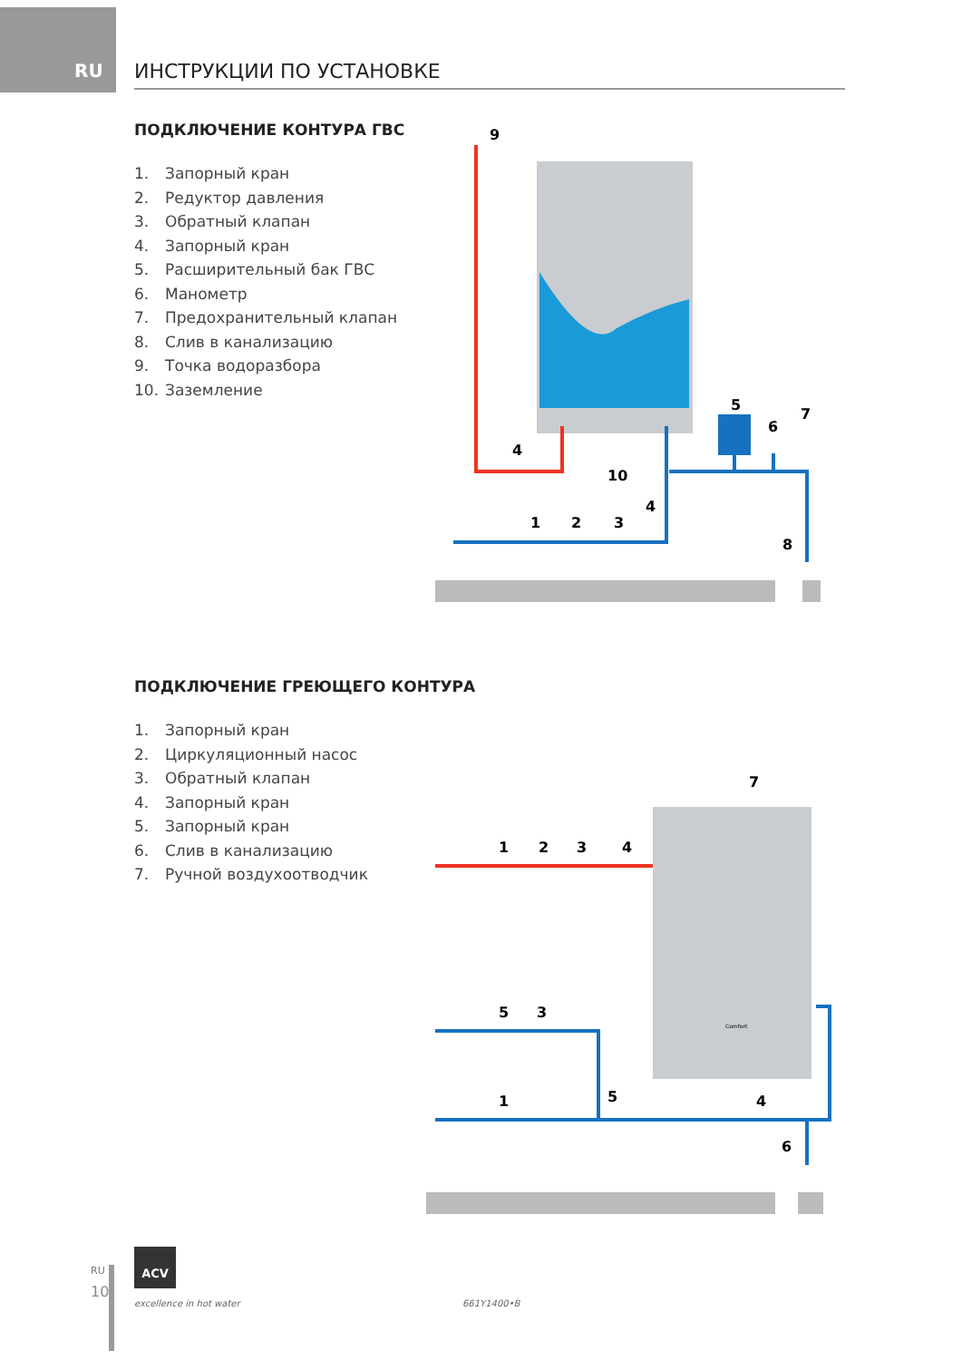RU ИНСТРУКЦИИ ПО УСТАНОВКЕ
ПОДКЛЮЧЕНИЕ КОНТУРА ГВС
1. Запорный кран
2. Редуктор давления
3. Обратный клапан
4. Запорный кран
5. Расширительный бак ГВС
6. Манометр
7. Предохранительный клапан
8. Слив в канализацию
9. Точка водоразбора
10. Заземление
9
4
10
5
6
7
4
1
2
3
8
ПОДКЛЮЧЕНИЕ ГРЕЮЩЕГО КОНТУРА
1. Запорный кран
2. Циркуляционный насос
3. Обратный клапан
4. Запорный кран
5. Запорный кран
6. Слив в канализацию
7. Ручной воздухоотводчик
7
1
2
3
4
5
3
5
1
4
6
Comfort
RU
10
ACV
excellence in hot water 661Y1400•B